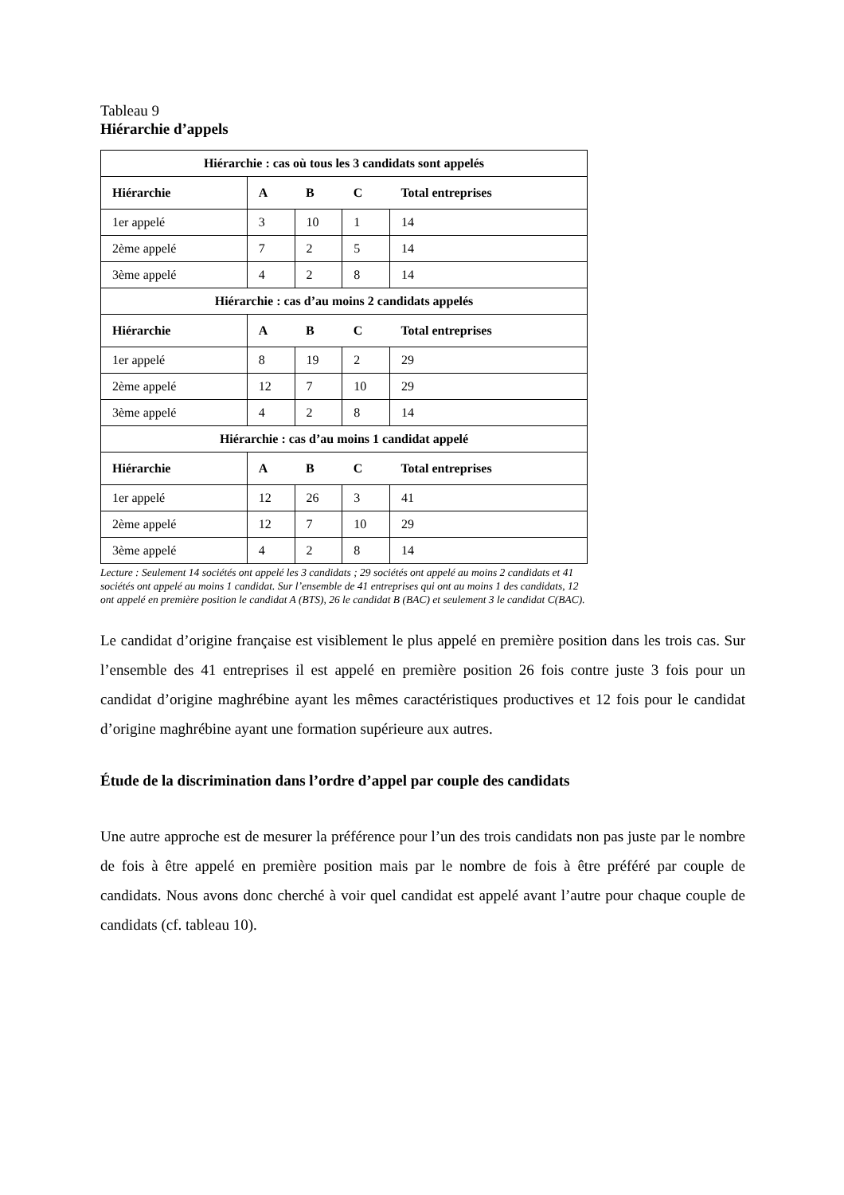Tableau 9
Hiérarchie d’appels
| Hiérarchie : cas où tous les 3 candidats sont appelés | | | | |
| --- | --- | --- | --- | --- |
| Hiérarchie | A | B | C | Total entreprises |
| 1er appelé | 3 | 10 | 1 | 14 |
| 2ème appelé | 7 | 2 | 5 | 14 |
| 3ème appelé | 4 | 2 | 8 | 14 |
| Hiérarchie : cas d’au moins 2 candidats appelés | | | | |
| Hiérarchie | A | B | C | Total entreprises |
| 1er appelé | 8 | 19 | 2 | 29 |
| 2ème appelé | 12 | 7 | 10 | 29 |
| 3ème appelé | 4 | 2 | 8 | 14 |
| Hiérarchie : cas d’au moins 1 candidat appelé | | | | |
| Hiérarchie | A | B | C | Total entreprises |
| 1er appelé | 12 | 26 | 3 | 41 |
| 2ème appelé | 12 | 7 | 10 | 29 |
| 3ème appelé | 4 | 2 | 8 | 14 |
Lecture : Seulement 14 sociétés ont appelé les 3 candidats ; 29 sociétés ont appelé au moins 2 candidats et 41 sociétés ont appelé au moins 1 candidat. Sur l’ensemble de 41 entreprises qui ont au moins 1 des candidats, 12 ont appelé en première position le candidat A (BTS), 26 le candidat B (BAC) et seulement 3 le candidat C(BAC).
Le candidat d’origine française est visiblement le plus appelé en première position dans les trois cas. Sur l’ensemble des 41 entreprises il est appelé en première position 26 fois contre juste 3 fois pour un candidat d’origine maghrébine ayant les mêmes caractéristiques productives et 12 fois pour le candidat d’origine maghrébine ayant une formation supérieure aux autres.
Étude de la discrimination dans l’ordre d’appel par couple des candidats
Une autre approche est de mesurer la préférence pour l’un des trois candidats non pas juste par le nombre de fois à être appelé en première position mais par le nombre de fois à être préféré par couple de candidats. Nous avons donc cherché à voir quel candidat est appelé avant l’autre pour chaque couple de candidats (cf. tableau 10).